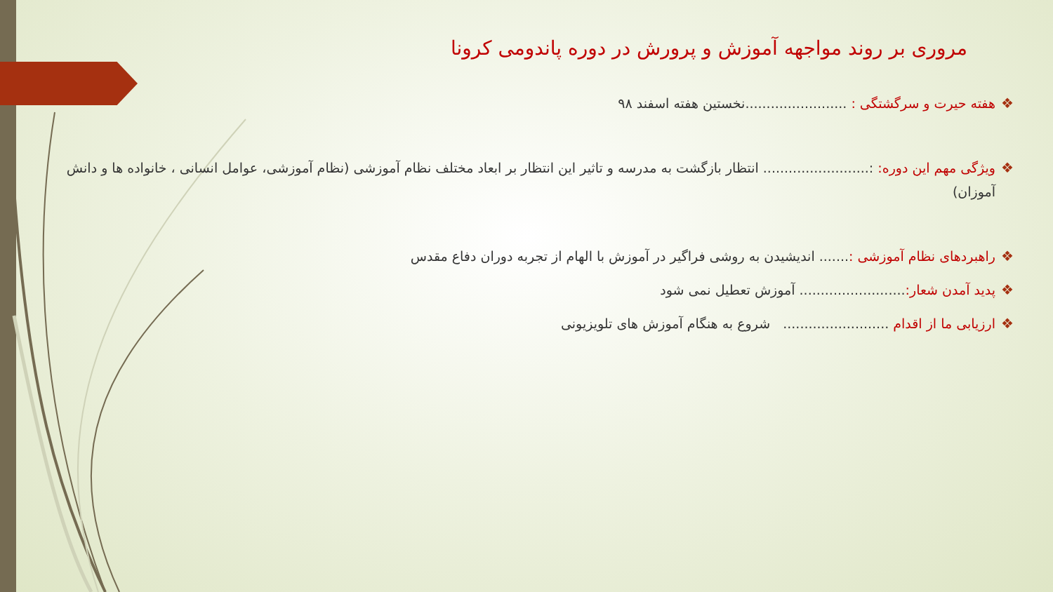مروری بر روند مواجهه آموزش و پرورش در دوره پاندومی کرونا
❖ هفته حیرت و سرگشتگی : ........................نخستین هفته اسفند ۹۸
❖ ویژگی مهم این دوره: :......................... انتظار بازگشت به مدرسه و تاثیر این انتظار بر ابعاد مختلف نظام آموزشی (نظام آموزشی، عوامل انسانی ، خانواده ها و دانش آموزان)
❖ راهبردهای نظام آموزشی :....... اندیشیدن به روشی فراگیر در آموزش با الهام از تجربه دوران دفاع مقدس
❖ پدید آمدن شعار:......................... آموزش تعطیل نمی شود
❖ ارزیابی ما از اقدام ......................... شروع به هنگام آموزش های تلویزیونی